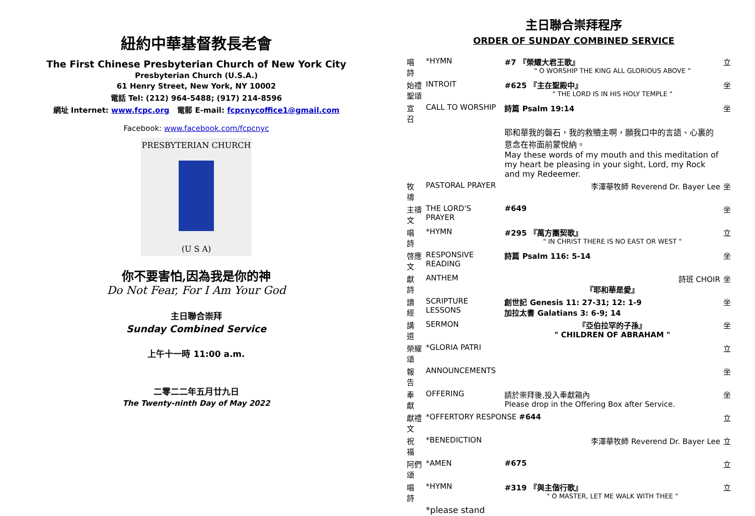紐約中華基督教長老會
The First Chinese Presbyterian Church of New York City
Presbyterian Church (U.S.A.)
61 Henry Street, New York, NY 10002
電話 Tel: (212) 964-5488; (917) 214-8596
網址 Internet: www.fcpc.org 電郵 E-mail: fcpcnycoffice1@gmail.com
Facebook: www.facebook.com/fcpcnyc
PRESBYTERIAN CHURCH
(U S A)
你不要害怕,因為我是你的神
Do Not Fear, For I Am Your God
主日聯合崇拜
Sunday Combined Service
上午十一時 11:00 a.m.
二零二二年五月廿九日
The Twenty-ninth Day of May 2022
主日聯合崇拜程序
ORDER OF SUNDAY COMBINED SERVICE
| 唱 詩 | *HYMN | #7 『榮耀大君王歌』 " O WORSHIP THE KING ALL GLORIOUS ABOVE " | 立 |
| 始禮聖頌 | INTROIT | #625 『主在聖殿中』 " THE LORD IS IN HIS HOLY TEMPLE " | 坐 |
| 宣 召 | CALL TO WORSHIP | 詩篇 Psalm 19:14 | 坐 |
| | | 耶和華我的磐石，我的救贖主啊，願我口中的言語、心裏的意念在祢面前蒙悅納。 May these words of my mouth and this meditation of my heart be pleasing in your sight, Lord, my Rock and my Redeemer. | |
| 牧 禱 | PASTORAL PRAYER | 李澤華牧師 Reverend Dr. Bayer Lee | 坐 |
| 主禱文 | THE LORD'S PRAYER | #649 | 坐 |
| 唱 詩 | *HYMN | #295 『萬方團契歌』 " IN CHRIST THERE IS NO EAST OR WEST " | 立 |
| 啓應文 | RESPONSIVE READING | 詩篇 Psalm 116: 5-14 | 坐 |
| 獻 詩 | ANTHEM | 詩班 CHOIR 『耶和華是愛』 | 坐 |
| 讀 經 | SCRIPTURE LESSONS | 創世記 Genesis 11: 27-31; 12: 1-9 加拉太書 Galatians 3: 6-9; 14 | 坐 |
| 講 道 | SERMON | 『亞伯拉罕的子孫』 " CHILDREN OF ABRAHAM " | 坐 |
| 榮耀頌 | *GLORIA PATRI | | 立 |
| 報 告 | ANNOUNCEMENTS | | 坐 |
| 奉 獻 | OFFERING | 請於崇拜後,投入奉獻箱內 Please drop in the Offering Box after Service. | 坐 |
| 獻禮文 | *OFFERTORY RESPONSE #644 | | 立 |
| 祝 福 | *BENEDICTION | 李澤華牧師 Reverend Dr. Bayer Lee | 立 |
| 阿們頌 | *AMEN | #675 | 立 |
| 唱 詩 | *HYMN | #319 『與主偕行歌』 " O MASTER, LET ME WALK WITH THEE " | 立 |
| | *please stand | | |